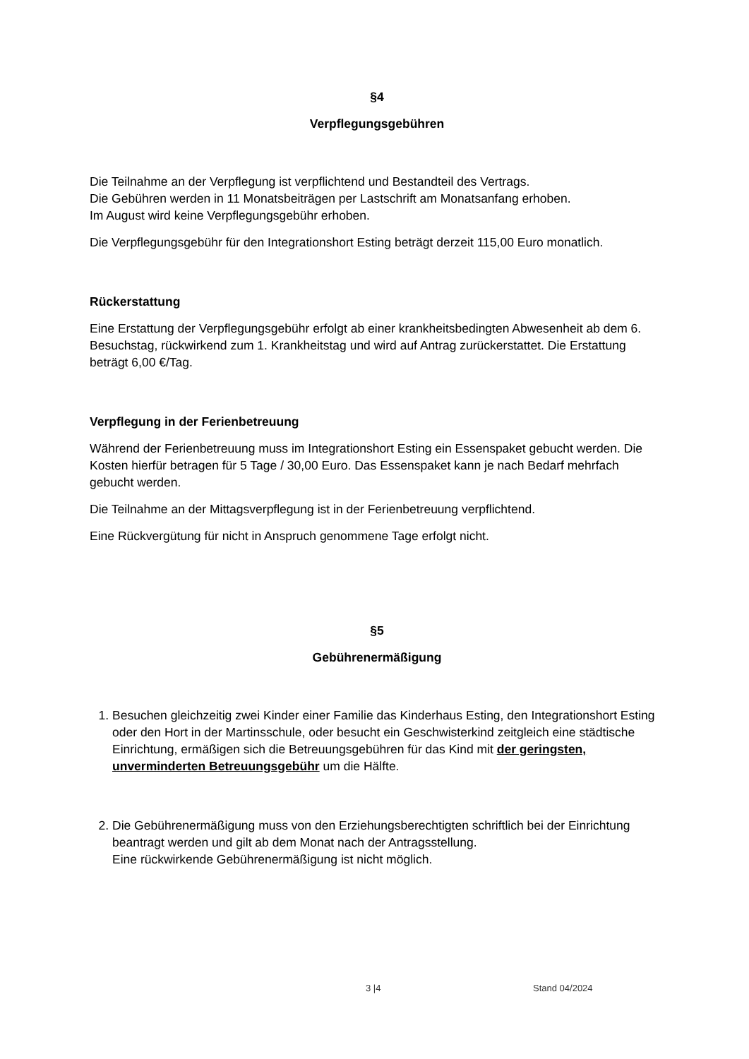§4
Verpflegungsgebühren
Die Teilnahme an der Verpflegung ist verpflichtend und Bestandteil des Vertrags.
Die Gebühren werden in 11 Monatsbeiträgen per Lastschrift am Monatsanfang erhoben.
Im August wird keine Verpflegungsgebühr erhoben.
Die Verpflegungsgebühr für den Integrationshort Esting beträgt derzeit 115,00 Euro monatlich.
Rückerstattung
Eine Erstattung der Verpflegungsgebühr erfolgt ab einer krankheitsbedingten Abwesenheit ab dem 6. Besuchstag, rückwirkend zum 1. Krankheitstag und wird auf Antrag zurückerstattet. Die Erstattung beträgt 6,00 €/Tag.
Verpflegung in der Ferienbetreuung
Während der Ferienbetreuung muss im Integrationshort Esting ein Essenspaket gebucht werden. Die Kosten hierfür betragen für 5 Tage / 30,00 Euro. Das Essenspaket kann je nach Bedarf mehrfach gebucht werden.
Die Teilnahme an der Mittagsverpflegung ist in der Ferienbetreuung verpflichtend.
Eine Rückvergütung für nicht in Anspruch genommene Tage erfolgt nicht.
§5
Gebührenermäßigung
1. Besuchen gleichzeitig zwei Kinder einer Familie das Kinderhaus Esting, den Integrationshort Esting oder den Hort in der Martinsschule, oder besucht ein Geschwisterkind zeitgleich eine städtische Einrichtung, ermäßigen sich die Betreuungsgebühren für das Kind mit der geringsten, unverminderten Betreuungsgebühr um die Hälfte.
2. Die Gebührenermäßigung muss von den Erziehungsberechtigten schriftlich bei der Einrichtung beantragt werden und gilt ab dem Monat nach der Antragsstellung.
Eine rückwirkende Gebührenermäßigung ist nicht möglich.
3 |4 Stand 04/2024